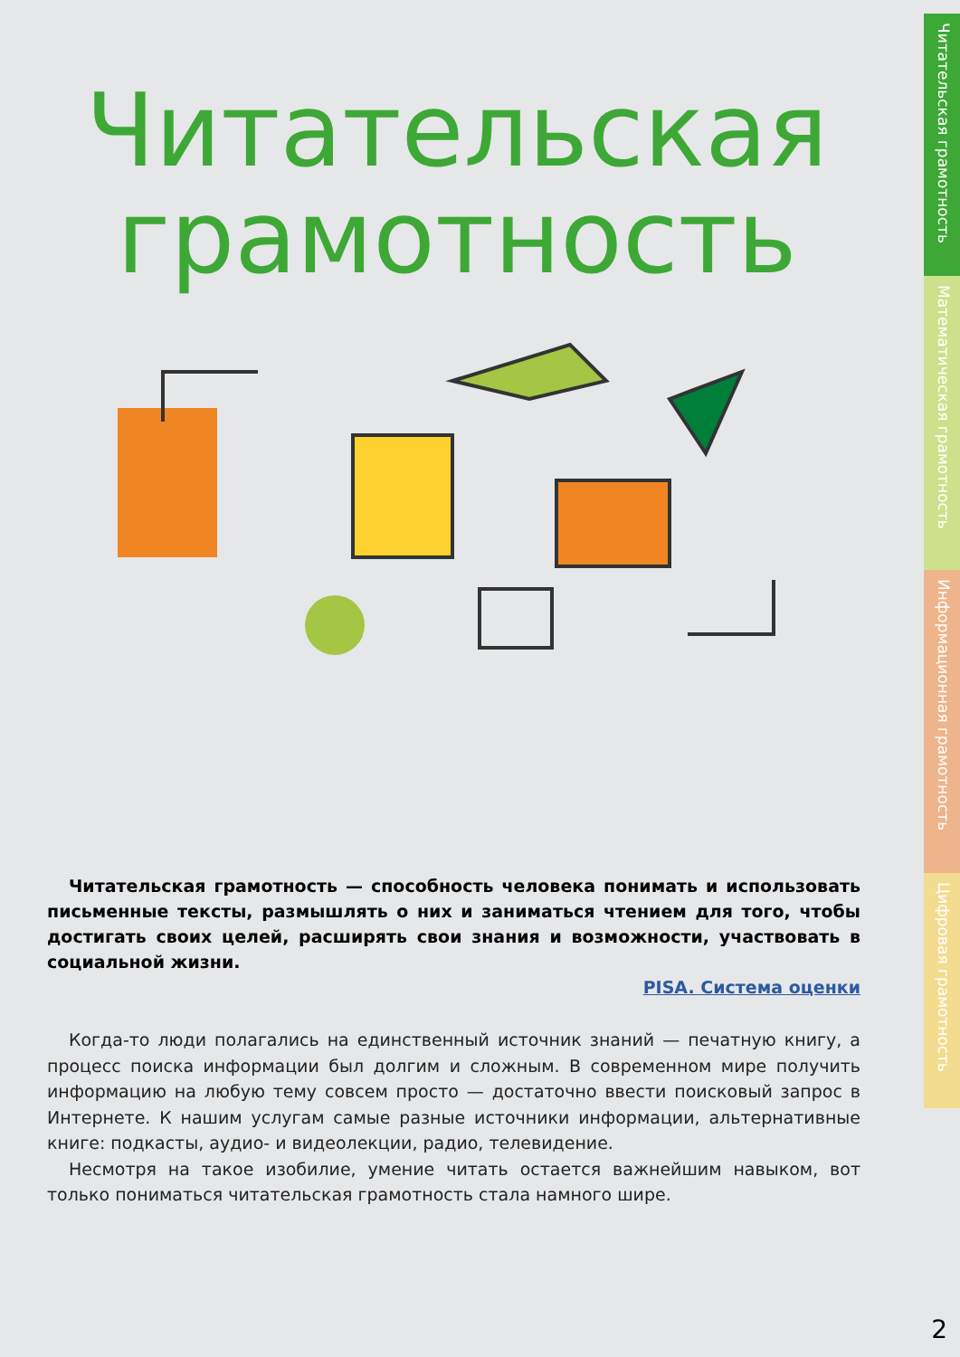Читательская грамотность
Математическая грамотность
Информационная грамотность
Цифровая грамотность
Читательская
грамотность
Читательская грамотность — способность человека понимать и использовать письменные тексты, размышлять о них и заниматься чтением для того, чтобы достигать своих целей, расширять свои знания и возможности, участвовать в социальной жизни.
PISA. Система оценки
Когда-то люди полагались на единственный источник знаний — печатную книгу, а процесс поиска информации был долгим и сложным. В современном мире получить информацию на любую тему совсем просто — достаточно ввести поисковый запрос в Интернете. К нашим услугам самые разные источники информации, альтернативные книге: подкасты, аудио- и видеолекции, радио, телевидение.
Несмотря на такое изобилие, умение читать остается важнейшим навыком, вот только пониматься читательская грамотность стала намного шире.
2